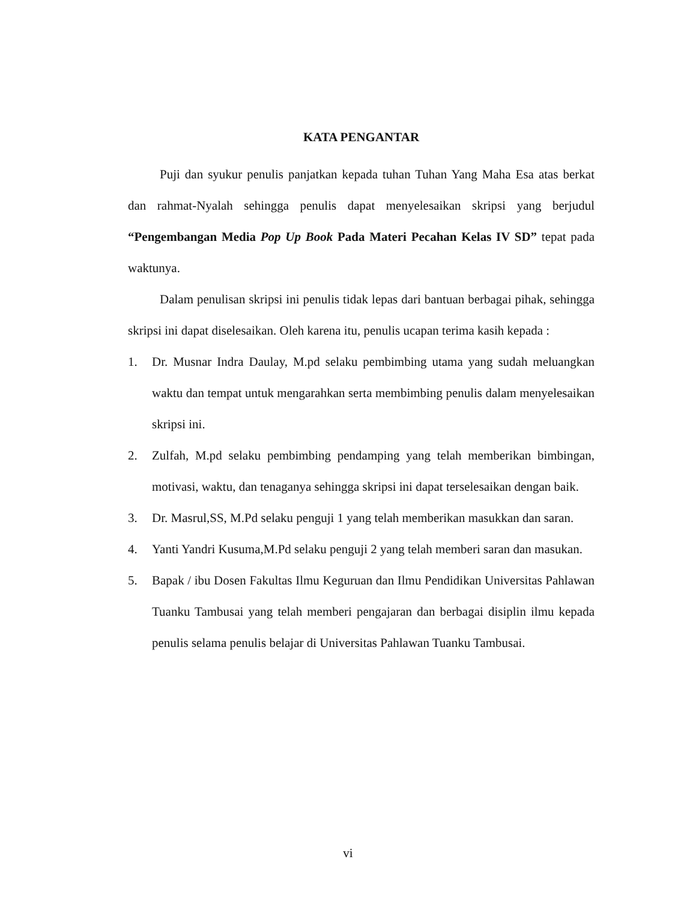KATA PENGANTAR
Puji dan syukur penulis panjatkan kepada tuhan Tuhan Yang Maha Esa atas berkat dan rahmat-Nyalah sehingga penulis dapat menyelesaikan skripsi yang berjudul “Pengembangan Media Pop Up Book Pada Materi Pecahan Kelas IV SD” tepat pada waktunya.
Dalam penulisan skripsi ini penulis tidak lepas dari bantuan berbagai pihak, sehingga skripsi ini dapat diselesaikan. Oleh karena itu, penulis ucapan terima kasih kepada :
1. Dr. Musnar Indra Daulay, M.pd selaku pembimbing utama yang sudah meluangkan waktu dan tempat untuk mengarahkan serta membimbing penulis dalam menyelesaikan skripsi ini.
2. Zulfah, M.pd selaku pembimbing pendamping yang telah memberikan bimbingan, motivasi, waktu, dan tenaganya sehingga skripsi ini dapat terselesaikan dengan baik.
3. Dr. Masrul,SS, M.Pd selaku penguji 1 yang telah memberikan masukkan dan saran.
4. Yanti Yandri Kusuma,M.Pd selaku penguji 2 yang telah memberi saran dan masukan.
5. Bapak / ibu Dosen Fakultas Ilmu Keguruan dan Ilmu Pendidikan Universitas Pahlawan Tuanku Tambusai yang telah memberi pengajaran dan berbagai disiplin ilmu kepada penulis selama penulis belajar di Universitas Pahlawan Tuanku Tambusai.
vi